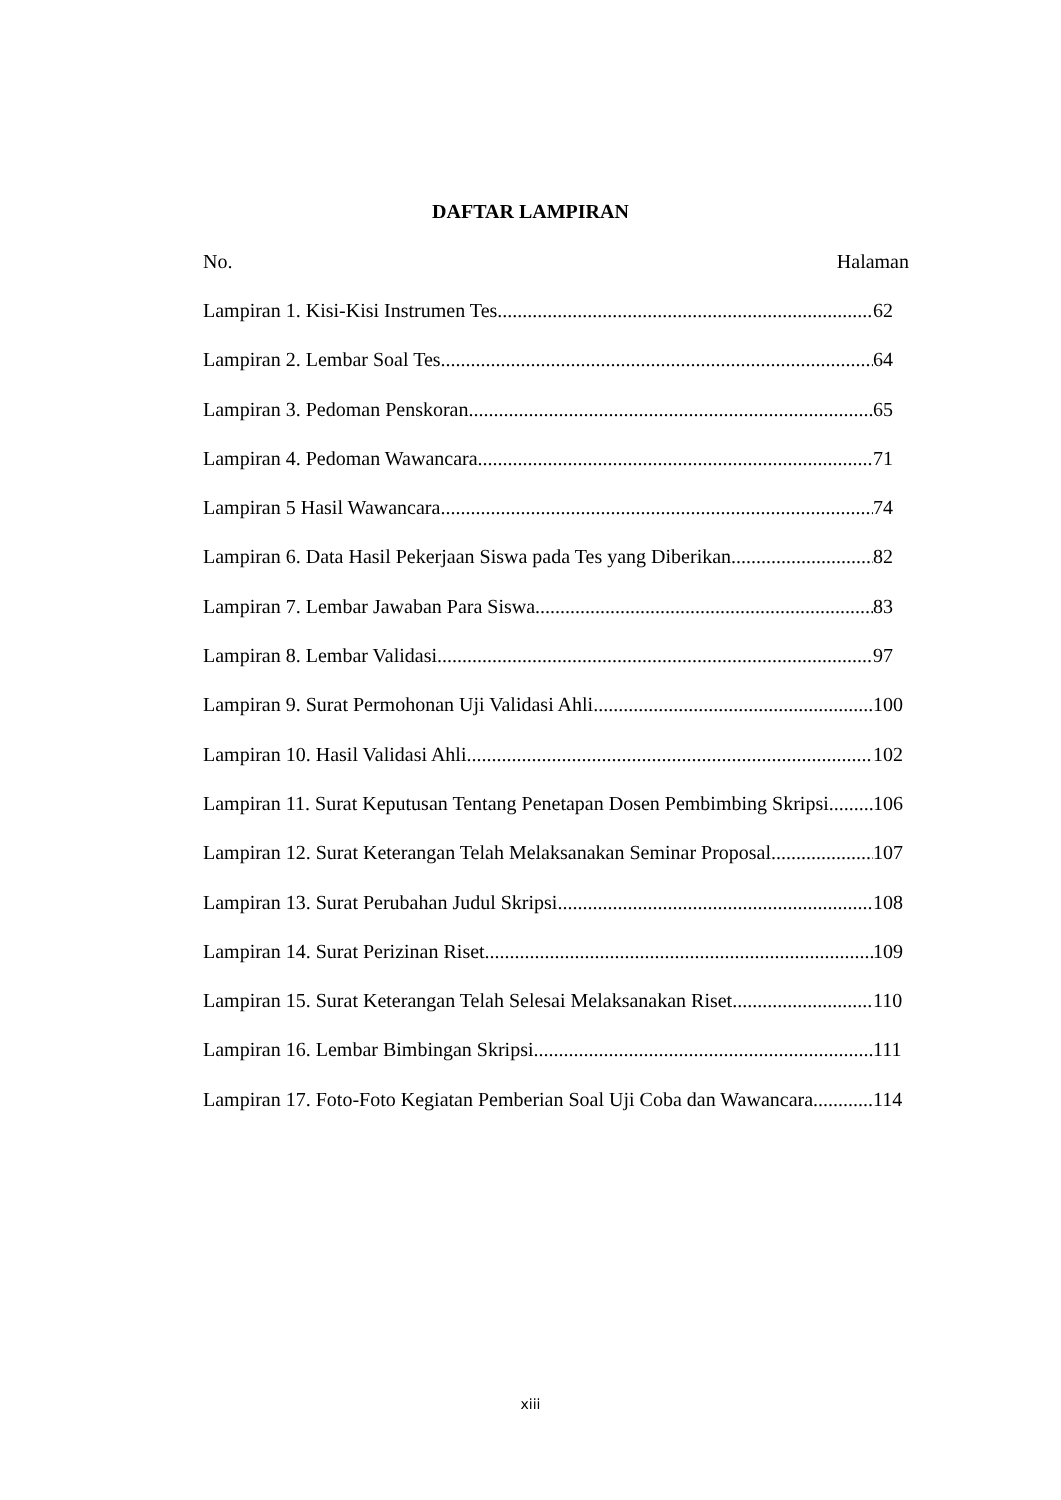DAFTAR LAMPIRAN
No. Halaman
Lampiran 1. Kisi-Kisi Instrumen Tes 62
Lampiran 2. Lembar Soal Tes 64
Lampiran 3. Pedoman Penskoran 65
Lampiran 4. Pedoman Wawancara 71
Lampiran 5 Hasil Wawancara 74
Lampiran 6. Data Hasil Pekerjaan Siswa pada Tes yang Diberikan 82
Lampiran 7. Lembar Jawaban Para Siswa 83
Lampiran 8. Lembar Validasi 97
Lampiran 9. Surat Permohonan Uji Validasi Ahli 100
Lampiran 10. Hasil Validasi Ahli 102
Lampiran 11. Surat Keputusan Tentang Penetapan Dosen Pembimbing Skripsi 106
Lampiran 12. Surat Keterangan Telah Melaksanakan Seminar Proposal 107
Lampiran 13. Surat Perubahan Judul Skripsi 108
Lampiran 14. Surat Perizinan Riset 109
Lampiran 15. Surat Keterangan Telah Selesai Melaksanakan Riset 110
Lampiran 16. Lembar Bimbingan Skripsi 111
Lampiran 17. Foto-Foto Kegiatan Pemberian Soal Uji Coba dan Wawancara 114
xiii